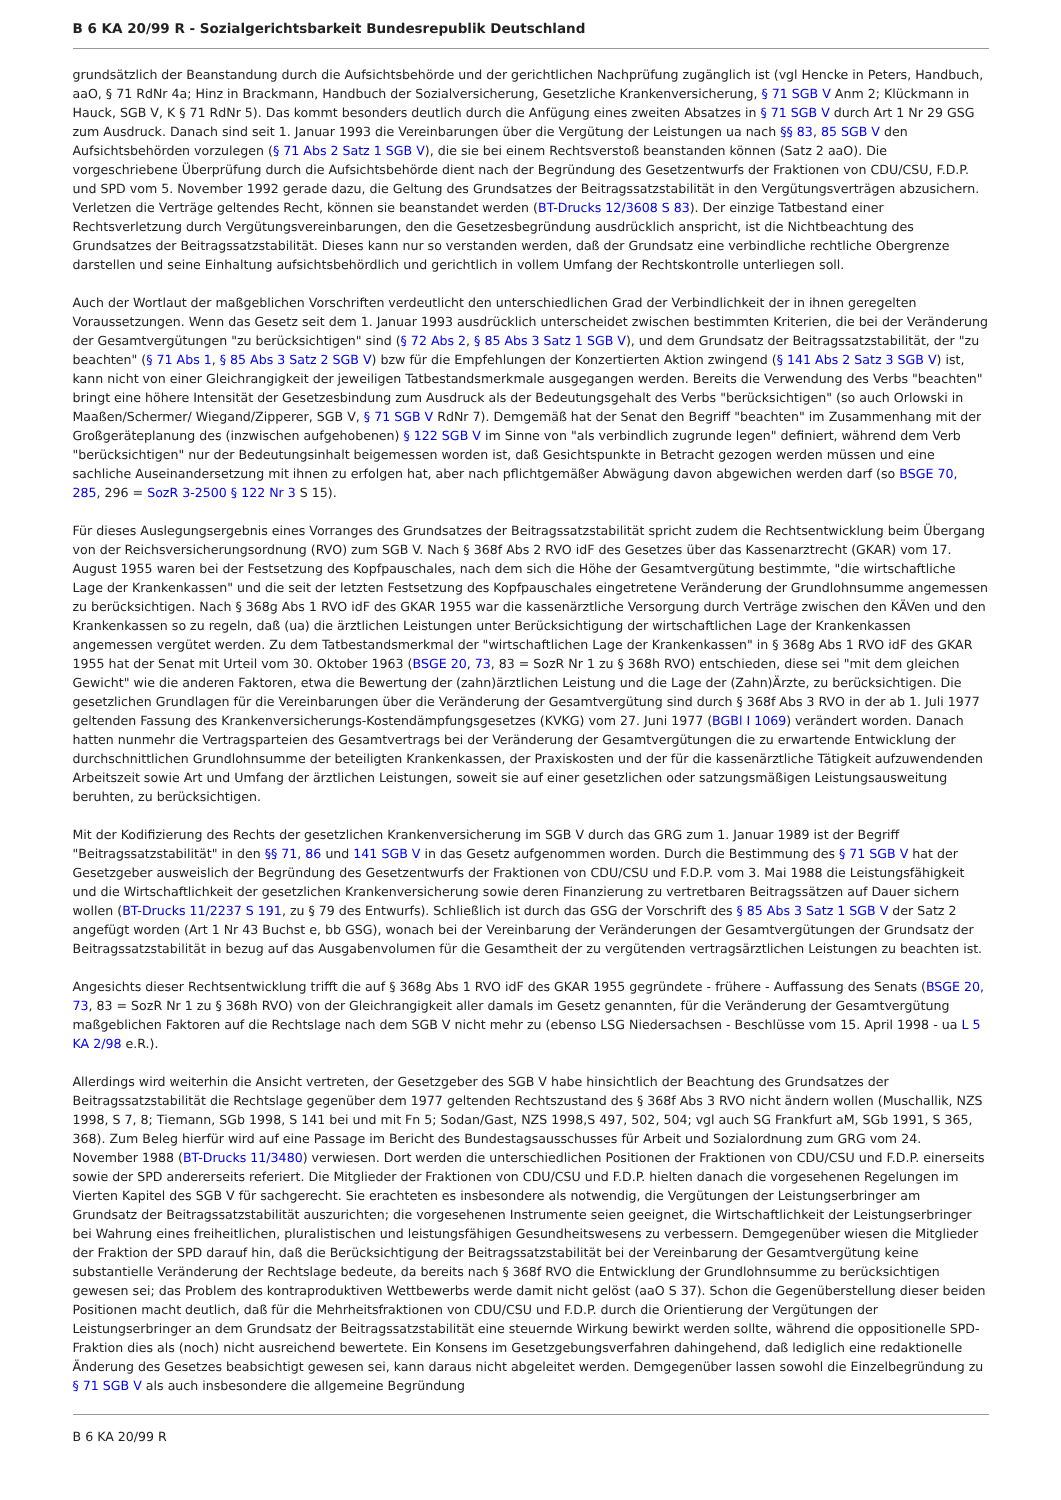B 6 KA 20/99 R - Sozialgerichtsbarkeit Bundesrepublik Deutschland
grundsätzlich der Beanstandung durch die Aufsichtsbehörde und der gerichtlichen Nachprüfung zugänglich ist (vgl Hencke in Peters, Handbuch, aaO, § 71 RdNr 4a; Hinz in Brackmann, Handbuch der Sozialversicherung, Gesetzliche Krankenversicherung, § 71 SGB V Anm 2; Klückmann in Hauck, SGB V, K § 71 RdNr 5). Das kommt besonders deutlich durch die Anfügung eines zweiten Absatzes in § 71 SGB V durch Art 1 Nr 29 GSG zum Ausdruck. Danach sind seit 1. Januar 1993 die Vereinbarungen über die Vergütung der Leistungen ua nach §§ 83, 85 SGB V den Aufsichtsbehörden vorzulegen (§ 71 Abs 2 Satz 1 SGB V), die sie bei einem Rechtsverstoß beanstanden können (Satz 2 aaO). Die vorgeschriebene Überprüfung durch die Aufsichtsbehörde dient nach der Begründung des Gesetzentwurfs der Fraktionen von CDU/CSU, F.D.P. und SPD vom 5. November 1992 gerade dazu, die Geltung des Grundsatzes der Beitragssatzstabilität in den Vergütungsverträgen abzusichern. Verletzen die Verträge geltendes Recht, können sie beanstandet werden (BT-Drucks 12/3608 S 83). Der einzige Tatbestand einer Rechtsverletzung durch Vergütungsvereinbarungen, den die Gesetzesbegründung ausdrücklich anspricht, ist die Nichtbeachtung des Grundsatzes der Beitragssatzstabilität. Dieses kann nur so verstanden werden, daß der Grundsatz eine verbindliche rechtliche Obergrenze darstellen und seine Einhaltung aufsichtsbehördlich und gerichtlich in vollem Umfang der Rechtskontrolle unterliegen soll.
Auch der Wortlaut der maßgeblichen Vorschriften verdeutlicht den unterschiedlichen Grad der Verbindlichkeit der in ihnen geregelten Voraussetzungen. Wenn das Gesetz seit dem 1. Januar 1993 ausdrücklich unterscheidet zwischen bestimmten Kriterien, die bei der Veränderung der Gesamtvergütungen "zu berücksichtigen" sind (§ 72 Abs 2, § 85 Abs 3 Satz 1 SGB V), und dem Grundsatz der Beitragssatzstabilität, der "zu beachten" (§ 71 Abs 1, § 85 Abs 3 Satz 2 SGB V) bzw für die Empfehlungen der Konzertierten Aktion zwingend (§ 141 Abs 2 Satz 3 SGB V) ist, kann nicht von einer Gleichrangigkeit der jeweiligen Tatbestandsmerkmale ausgegangen werden. Bereits die Verwendung des Verbs "beachten" bringt eine höhere Intensität der Gesetzesbindung zum Ausdruck als der Bedeutungsgehalt des Verbs "berücksichtigen" (so auch Orlowski in Maaßen/Schermer/ Wiegand/Zipperer, SGB V, § 71 SGB V RdNr 7). Demgemäß hat der Senat den Begriff "beachten" im Zusammenhang mit der Großgeräteplanung des (inzwischen aufgehobenen) § 122 SGB V im Sinne von "als verbindlich zugrunde legen" definiert, während dem Verb "berücksichtigen" nur der Bedeutungsinhalt beigemessen worden ist, daß Gesichtspunkte in Betracht gezogen werden müssen und eine sachliche Auseinandersetzung mit ihnen zu erfolgen hat, aber nach pflichtgemäßer Abwägung davon abgewichen werden darf (so BSGE 70, 285, 296 = SozR 3-2500 § 122 Nr 3 S 15).
Für dieses Auslegungsergebnis eines Vorranges des Grundsatzes der Beitragssatzstabilität spricht zudem die Rechtsentwicklung beim Übergang von der Reichsversicherungsordnung (RVO) zum SGB V. Nach § 368f Abs 2 RVO idF des Gesetzes über das Kassenarztrecht (GKAR) vom 17. August 1955 waren bei der Festsetzung des Kopfpauschales, nach dem sich die Höhe der Gesamtvergütung bestimmte, "die wirtschaftliche Lage der Krankenkassen" und die seit der letzten Festsetzung des Kopfpauschales eingetretene Veränderung der Grundlohnsumme angemessen zu berücksichtigen. Nach § 368g Abs 1 RVO idF des GKAR 1955 war die kassenärztliche Versorgung durch Verträge zwischen den KÄVen und den Krankenkassen so zu regeln, daß (ua) die ärztlichen Leistungen unter Berücksichtigung der wirtschaftlichen Lage der Krankenkassen angemessen vergütet werden. Zu dem Tatbestandsmerkmal der "wirtschaftlichen Lage der Krankenkassen" in § 368g Abs 1 RVO idF des GKAR 1955 hat der Senat mit Urteil vom 30. Oktober 1963 (BSGE 20, 73, 83 = SozR Nr 1 zu § 368h RVO) entschieden, diese sei "mit dem gleichen Gewicht" wie die anderen Faktoren, etwa die Bewertung der (zahn)ärztlichen Leistung und die Lage der (Zahn)Ärzte, zu berücksichtigen. Die gesetzlichen Grundlagen für die Vereinbarungen über die Veränderung der Gesamtvergütung sind durch § 368f Abs 3 RVO in der ab 1. Juli 1977 geltenden Fassung des Krankenversicherungs-Kostendämpfungsgesetzes (KVKG) vom 27. Juni 1977 (BGBl I 1069) verändert worden. Danach hatten nunmehr die Vertragsparteien des Gesamtvertrags bei der Veränderung der Gesamtvergütungen die zu erwartende Entwicklung der durchschnittlichen Grundlohnsumme der beteiligten Krankenkassen, der Praxiskosten und der für die kassenärztliche Tätigkeit aufzuwendenden Arbeitszeit sowie Art und Umfang der ärztlichen Leistungen, soweit sie auf einer gesetzlichen oder satzungsmäßigen Leistungsausweitung beruhten, zu berücksichtigen.
Mit der Kodifizierung des Rechts der gesetzlichen Krankenversicherung im SGB V durch das GRG zum 1. Januar 1989 ist der Begriff "Beitragssatzstabilität" in den §§ 71, 86 und 141 SGB V in das Gesetz aufgenommen worden. Durch die Bestimmung des § 71 SGB V hat der Gesetzgeber ausweislich der Begründung des Gesetzentwurfs der Fraktionen von CDU/CSU und F.D.P. vom 3. Mai 1988 die Leistungsfähigkeit und die Wirtschaftlichkeit der gesetzlichen Krankenversicherung sowie deren Finanzierung zu vertretbaren Beitragssätzen auf Dauer sichern wollen (BT-Drucks 11/2237 S 191, zu § 79 des Entwurfs). Schließlich ist durch das GSG der Vorschrift des § 85 Abs 3 Satz 1 SGB V der Satz 2 angefügt worden (Art 1 Nr 43 Buchst e, bb GSG), wonach bei der Vereinbarung der Veränderungen der Gesamtvergütungen der Grundsatz der Beitragssatzstabilität in bezug auf das Ausgabenvolumen für die Gesamtheit der zu vergütenden vertragsärztlichen Leistungen zu beachten ist.
Angesichts dieser Rechtsentwicklung trifft die auf § 368g Abs 1 RVO idF des GKAR 1955 gegründete - frühere - Auffassung des Senats (BSGE 20, 73, 83 = SozR Nr 1 zu § 368h RVO) von der Gleichrangigkeit aller damals im Gesetz genannten, für die Veränderung der Gesamtvergütung maßgeblichen Faktoren auf die Rechtslage nach dem SGB V nicht mehr zu (ebenso LSG Niedersachsen - Beschlüsse vom 15. April 1998 - ua L 5 KA 2/98 e.R.).
Allerdings wird weiterhin die Ansicht vertreten, der Gesetzgeber des SGB V habe hinsichtlich der Beachtung des Grundsatzes der Beitragssatzstabilität die Rechtslage gegenüber dem 1977 geltenden Rechtszustand des § 368f Abs 3 RVO nicht ändern wollen (Muschallik, NZS 1998, S 7, 8; Tiemann, SGb 1998, S 141 bei und mit Fn 5; Sodan/Gast, NZS 1998,S 497, 502, 504; vgl auch SG Frankfurt aM, SGb 1991, S 365, 368). Zum Beleg hierfür wird auf eine Passage im Bericht des Bundestagsausschusses für Arbeit und Sozialordnung zum GRG vom 24. November 1988 (BT-Drucks 11/3480) verwiesen. Dort werden die unterschiedlichen Positionen der Fraktionen von CDU/CSU und F.D.P. einerseits sowie der SPD andererseits referiert. Die Mitglieder der Fraktionen von CDU/CSU und F.D.P. hielten danach die vorgesehenen Regelungen im Vierten Kapitel des SGB V für sachgerecht. Sie erachteten es insbesondere als notwendig, die Vergütungen der Leistungserbringer am Grundsatz der Beitragssatzstabilität auszurichten; die vorgesehenen Instrumente seien geeignet, die Wirtschaftlichkeit der Leistungserbringer bei Wahrung eines freiheitlichen, pluralistischen und leistungsfähigen Gesundheitswesens zu verbessern. Demgegenüber wiesen die Mitglieder der Fraktion der SPD darauf hin, daß die Berücksichtigung der Beitragssatzstabilität bei der Vereinbarung der Gesamtvergütung keine substantielle Veränderung der Rechtslage bedeute, da bereits nach § 368f RVO die Entwicklung der Grundlohnsumme zu berücksichtigen gewesen sei; das Problem des kontraproduktiven Wettbewerbs werde damit nicht gelöst (aaO S 37). Schon die Gegenüberstellung dieser beiden Positionen macht deutlich, daß für die Mehrheitsfraktionen von CDU/CSU und F.D.P. durch die Orientierung der Vergütungen der Leistungserbringer an dem Grundsatz der Beitragssatzstabilität eine steuernde Wirkung bewirkt werden sollte, während die oppositionelle SPD-Fraktion dies als (noch) nicht ausreichend bewertete. Ein Konsens im Gesetzgebungsverfahren dahingehend, daß lediglich eine redaktionelle Änderung des Gesetzes beabsichtigt gewesen sei, kann daraus nicht abgeleitet werden. Demgegenüber lassen sowohl die Einzelbegründung zu § 71 SGB V als auch insbesondere die allgemeine Begründung
B 6 KA 20/99 R